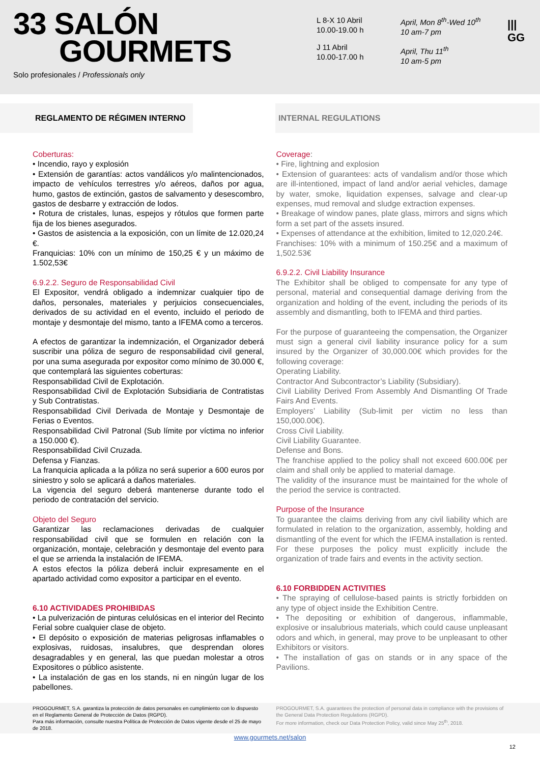33 SALÓN
GOURMETS
Solo profesionales / Professionals only
L 8-X 10 Abril
10.00-19.00 h
J 11 Abril
10.00-17.00 h
April, Mon 8<sup>th</sup>-Wed 10<sup>th</sup>
10 am-7 pm
April, Thu 11<sup>th</sup>
10 am-5 pm
|||
GG
REGLAMENTO DE RÉGIMEN INTERNO INTERNAL REGULATIONS
Coberturas:
• Incendio, rayo y explosión
• Extensión de garantías: actos vandálicos y/o malintencionados, impacto de vehículos terrestres y/o aéreos, daños por agua, humo, gastos de extinción, gastos de salvamento y desescombro, gastos de desbarre y extracción de lodos.
• Rotura de cristales, lunas, espejos y rótulos que formen parte fija de los bienes asegurados.
• Gastos de asistencia a la exposición, con un límite de 12.020,24 €.
Franquicias: 10% con un mínimo de 150,25 € y un máximo de 1.502,53€
6.9.2.2. Seguro de Responsabilidad Civil
El Expositor, vendrá obligado a indemnizar cualquier tipo de daños, personales, materiales y perjuicios consecuenciales, derivados de su actividad en el evento, incluido el periodo de montaje y desmontaje del mismo, tanto a IFEMA como a terceros.
A efectos de garantizar la indemnización, el Organizador deberá suscribir una póliza de seguro de responsabilidad civil general, por una suma asegurada por expositor como mínimo de 30.000 €, que contemplará las siguientes coberturas:
Responsabilidad Civil de Explotación.
Responsabilidad Civil de Explotación Subsidiaria de Contratistas y Sub Contratistas.
Responsabilidad Civil Derivada de Montaje y Desmontaje de Ferias o Eventos.
Responsabilidad Civil Patronal (Sub límite por víctima no inferior a 150.000 €).
Responsabilidad Civil Cruzada.
Defensa y Fianzas.
La franquicia aplicada a la póliza no será superior a 600 euros por siniestro y solo se aplicará a daños materiales.
La vigencia del seguro deberá mantenerse durante todo el periodo de contratación del servicio.
Objeto del Seguro
Garantizar las reclamaciones derivadas de cualquier responsabilidad civil que se formulen en relación con la organización, montaje, celebración y desmontaje del evento para el que se arrienda la instalación de IFEMA.
A estos efectos la póliza deberá incluir expresamente en el apartado actividad como expositor a participar en el evento.
6.10 ACTIVIDADES PROHIBIDAS
• La pulverización de pinturas celulósicas en el interior del Recinto Ferial sobre cualquier clase de objeto.
• El depósito o exposición de materias peligrosas inflamables o explosivas, ruidosas, insalubres, que desprendan olores desagradables y en general, las que puedan molestar a otros Expositores o público asistente.
• La instalación de gas en los stands, ni en ningún lugar de los pabellones.
Coverage:
• Fire, lightning and explosion
• Extension of guarantees: acts of vandalism and/or those which are ill-intentioned, impact of land and/or aerial vehicles, damage by water, smoke, liquidation expenses, salvage and clear-up expenses, mud removal and sludge extraction expenses.
• Breakage of window panes, plate glass, mirrors and signs which form a set part of the assets insured.
• Expenses of attendance at the exhibition, limited to 12,020.24€.
Franchises: 10% with a minimum of 150.25€ and a maximum of 1,502.53€
6.9.2.2. Civil Liability Insurance
The Exhibitor shall be obliged to compensate for any type of personal, material and consequential damage deriving from the organization and holding of the event, including the periods of its assembly and dismantling, both to IFEMA and third parties.
For the purpose of guaranteeing the compensation, the Organizer must sign a general civil liability insurance policy for a sum insured by the Organizer of 30,000.00€ which provides for the following coverage:
Operating Liability.
Contractor And Subcontractor’s Liability (Subsidiary).
Civil Liability Derived From Assembly And Dismantling Of Trade Fairs And Events.
Employers’ Liability (Sub-limit per victim no less than 150,000.00€).
Cross Civil Liability.
Civil Liability Guarantee.
Defense and Bons.
The franchise applied to the policy shall not exceed 600.00€ per claim and shall only be applied to material damage.
The validity of the insurance must be maintained for the whole of the period the service is contracted.
Purpose of the Insurance
To guarantee the claims deriving from any civil liability which are formulated in relation to the organization, assembly, holding and dismantling of the event for which the IFEMA installation is rented. For these purposes the policy must explicitly include the organization of trade fairs and events in the activity section.
6.10 FORBIDDEN ACTIVITIES
• The spraying of cellulose-based paints is strictly forbidden on any type of object inside the Exhibition Centre.
• The depositing or exhibition of dangerous, inflammable, explosive or insalubrious materials, which could cause unpleasant odors and which, in general, may prove to be unpleasant to other Exhibitors or visitors.
• The installation of gas on stands or in any space of the Pavilions.
PROGOURMET, S.A. garantiza la protección de datos personales en cumplimiento con lo dispuesto en el Reglamento General de Protección de Datos (RGPD).
Para más información, consulte nuestra Política de Protección de Datos vigente desde el 25 de mayo de 2018.
PROGOURMET, S.A. guarantees the protection of personal data in compliance with the provisions of the General Data Protection Regulations (RGPD).
For more information, check our Data Protection Policy, valid since May 25<sup>th</sup>, 2018.
www.gourmets.net/salon
12